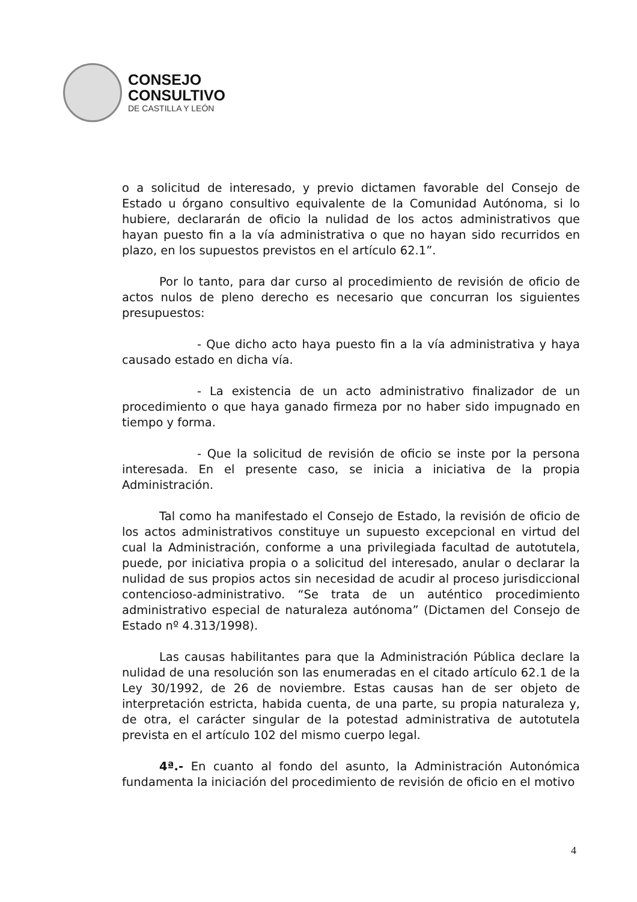CONSEJO
CONSULTIVO
DE CASTILLA Y LEÓN
o a solicitud de interesado, y previo dictamen favorable del Consejo de Estado u órgano consultivo equivalente de la Comunidad Autónoma, si lo hubiere, declararán de oficio la nulidad de los actos administrativos que hayan puesto fin a la vía administrativa o que no hayan sido recurridos en plazo, en los supuestos previstos en el artículo 62.1”.
Por lo tanto, para dar curso al procedimiento de revisión de oficio de actos nulos de pleno derecho es necesario que concurran los siguientes presupuestos:
- Que dicho acto haya puesto fin a la vía administrativa y haya causado estado en dicha vía.
- La existencia de un acto administrativo finalizador de un procedimiento o que haya ganado firmeza por no haber sido impugnado en tiempo y forma.
- Que la solicitud de revisión de oficio se inste por la persona interesada. En el presente caso, se inicia a iniciativa de la propia Administración.
Tal como ha manifestado el Consejo de Estado, la revisión de oficio de los actos administrativos constituye un supuesto excepcional en virtud del cual la Administración, conforme a una privilegiada facultad de autotutela, puede, por iniciativa propia o a solicitud del interesado, anular o declarar la nulidad de sus propios actos sin necesidad de acudir al proceso jurisdiccional contencioso-administrativo. “Se trata de un auténtico procedimiento administrativo especial de naturaleza autónoma” (Dictamen del Consejo de Estado nº 4.313/1998).
Las causas habilitantes para que la Administración Pública declare la nulidad de una resolución son las enumeradas en el citado artículo 62.1 de la Ley 30/1992, de 26 de noviembre. Estas causas han de ser objeto de interpretación estricta, habida cuenta, de una parte, su propia naturaleza y, de otra, el carácter singular de la potestad administrativa de autotutela prevista en el artículo 102 del mismo cuerpo legal.
4ª.- En cuanto al fondo del asunto, la Administración Autonómica fundamenta la iniciación del procedimiento de revisión de oficio en el motivo
4